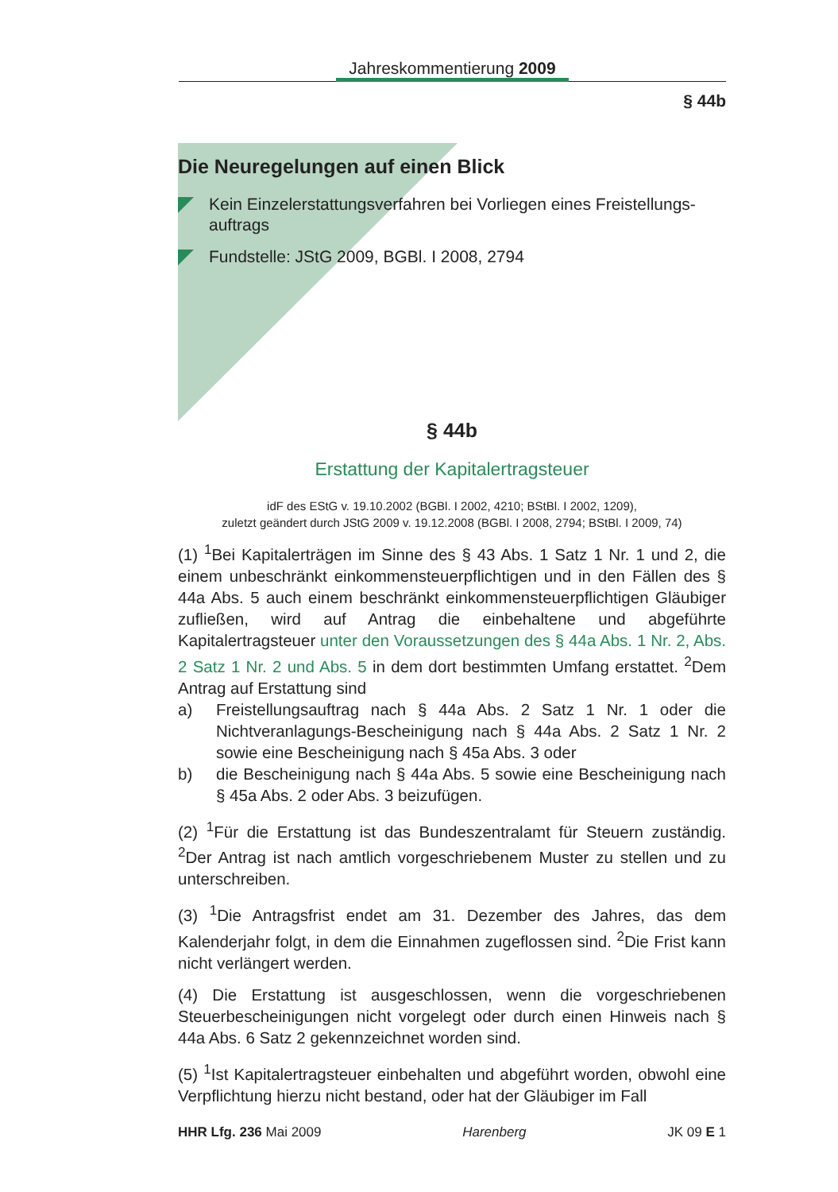Jahreskommentierung 2009
§ 44b
Die Neuregelungen auf einen Blick
Kein Einzelerstattungsverfahren bei Vorliegen eines Freistellungs-auftrags
Fundstelle: JStG 2009, BGBl. I 2008, 2794
§ 44b
Erstattung der Kapitalertragsteuer
idF des EStG v. 19.10.2002 (BGBl. I 2002, 4210; BStBl. I 2002, 1209),
zuletzt geändert durch JStG 2009 v. 19.12.2008 (BGBl. I 2008, 2794; BStBl. I 2009, 74)
(1) <sup>1</sup>Bei Kapitalerträgen im Sinne des § 43 Abs. 1 Satz 1 Nr. 1 und 2, die einem unbeschränkt einkommensteuerpflichtigen und in den Fällen des § 44a Abs. 5 auch einem beschränkt einkommensteuerpflichtigen Gläubiger zufließen, wird auf Antrag die einbehaltene und abgeführte Kapitalertragsteuer unter den Voraussetzungen des § 44a Abs. 1 Nr. 2, Abs. 2 Satz 1 Nr. 2 und Abs. 5 in dem dort bestimmten Umfang erstattet. <sup>2</sup>Dem Antrag auf Erstattung sind
a) Freistellungsauftrag nach § 44a Abs. 2 Satz 1 Nr. 1 oder die Nichtveranlagungs-Bescheinigung nach § 44a Abs. 2 Satz 1 Nr. 2 sowie eine Bescheinigung nach § 45a Abs. 3 oder
b) die Bescheinigung nach § 44a Abs. 5 sowie eine Bescheinigung nach § 45a Abs. 2 oder Abs. 3 beizufügen.
(2) <sup>1</sup>Für die Erstattung ist das Bundeszentralamt für Steuern zuständig. <sup>2</sup>Der Antrag ist nach amtlich vorgeschriebenem Muster zu stellen und zu unterschreiben.
(3) <sup>1</sup>Die Antragsfrist endet am 31. Dezember des Jahres, das dem Kalenderjahr folgt, in dem die Einnahmen zugeflossen sind. <sup>2</sup>Die Frist kann nicht verlängert werden.
(4) Die Erstattung ist ausgeschlossen, wenn die vorgeschriebenen Steuerbescheinigungen nicht vorgelegt oder durch einen Hinweis nach § 44a Abs. 6 Satz 2 gekennzeichnet worden sind.
(5) <sup>1</sup>Ist Kapitalertragsteuer einbehalten und abgeführt worden, obwohl eine Verpflichtung hierzu nicht bestand, oder hat der Gläubiger im Fall
HHR Lfg. 236 Mai 2009 Harenberg JK 09 E 1